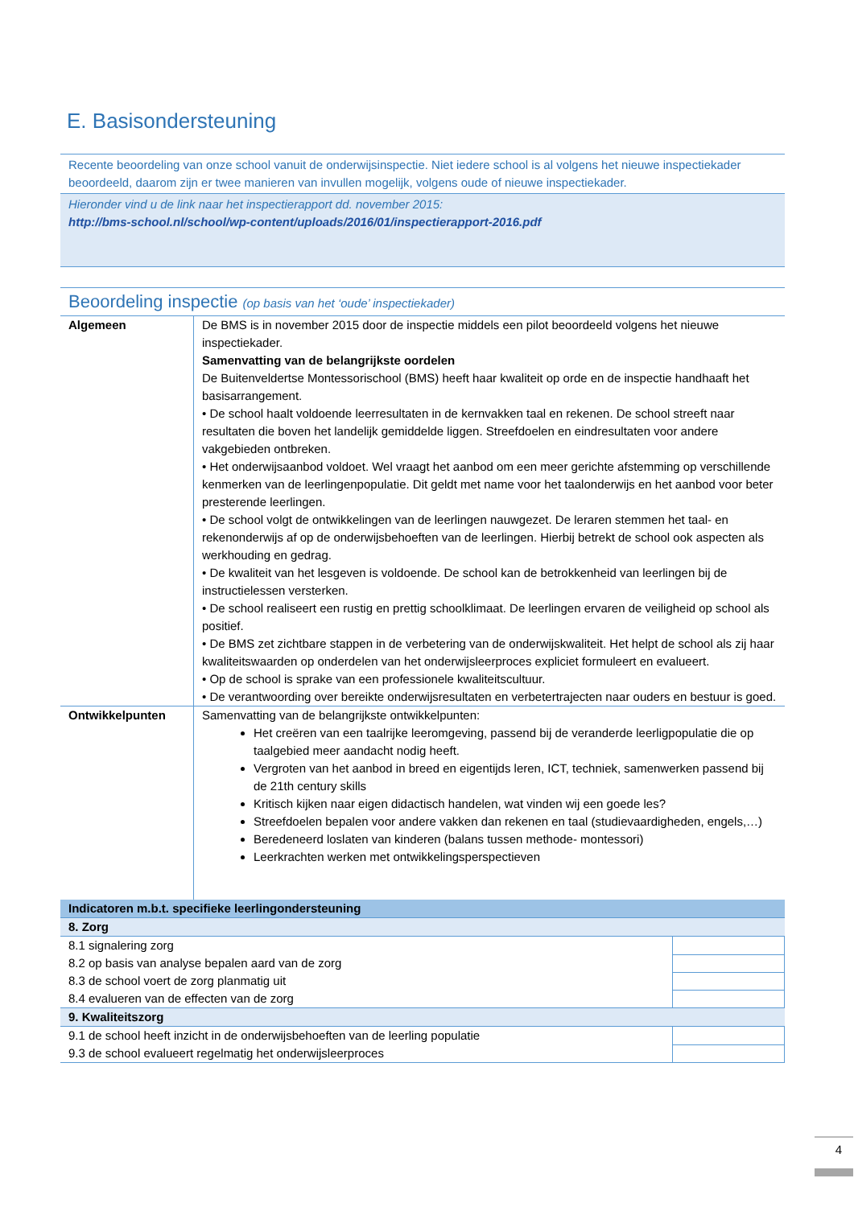E. Basisondersteuning
Recente beoordeling van onze school vanuit de onderwijsinspectie. Niet iedere school is al volgens het nieuwe inspectiekader beoordeeld, daarom zijn er twee manieren van invullen mogelijk, volgens oude of nieuwe inspectiekader.
Hieronder vind u de link naar het inspectierapport dd. november 2015:
http://bms-school.nl/school/wp-content/uploads/2016/01/inspectierapport-2016.pdf
Beoordeling inspectie (op basis van het ‘oude’ inspectiekader)
| Algemeen | De BMS is in november 2015 door de inspectie middels een pilot beoordeeld volgens het nieuwe inspectiekader. Samenvatting van de belangrijkste oordelen De Buitenveldertse Montessorischool (BMS) heeft haar kwaliteit op orde en de inspectie handhaaft het basisarrangement. • De school haalt voldoende leerresultaten in de kernvakken taal en rekenen. De school streeft naar resultaten die boven het landelijk gemiddelde liggen. Streefdoelen en eindresultaten voor andere vakgebieden ontbreken. • Het onderwijsaanbod voldoet. Wel vraagt het aanbod om een meer gerichte afstemming op verschillende kenmerken van de leerlingenpopulatie. Dit geldt met name voor het taalonderwijs en het aanbod voor beter presterende leerlingen. • De school volgt de ontwikkelingen van de leerlingen nauwgezet. De leraren stemmen het taal- en rekenonderwijs af op de onderwijsbehoeften van de leerlingen. Hierbij betrekt de school ook aspecten als werkhouding en gedrag. • De kwaliteit van het lesgeven is voldoende. De school kan de betrokkenheid van leerlingen bij de instructielessen versterken. • De school realiseert een rustig en prettig schoolklimaat. De leerlingen ervaren de veiligheid op school als positief. • De BMS zet zichtbare stappen in de verbetering van de onderwijskwaliteit. Het helpt de school als zij haar kwaliteitswaarden op onderdelen van het onderwijsleerproces expliciet formuleert en evalueert. • Op de school is sprake van een professionele kwaliteitscultuur. • De verantwoording over bereikte onderwijsresultaten en verbetertrajecten naar ouders en bestuur is goed. |
| Ontwikkelpunten | Samenvatting van de belangrijkste ontwikkelpunten: Het creëren van een taalrijke leeromgeving, passend bij de veranderde leerligpopulatie die op taalgebied meer aandacht nodig heeft. Vergroten van het aanbod in breed en eigentijds leren, ICT, techniek, samenwerken passend bij de 21th century skills Kritisch kijken naar eigen didactisch handelen, wat vinden wij een goede les? Streefdoelen bepalen voor andere vakken dan rekenen en taal (studievaardigheden, engels,…) Beredeneerd loslaten van kinderen (balans tussen methode- montessori) Leerkrachten werken met ontwikkelingsperspectieven |
| Indicatoren m.b.t. specifieke leerlingondersteuning | |
| 8. Zorg | |
| 8.1 signalering zorg | |
| 8.2 op basis van analyse bepalen aard van de zorg | |
| 8.3 de school voert de zorg planmatig uit | |
| 8.4 evalueren van de effecten van de zorg | |
| 9. Kwaliteitszorg | |
| 9.1 de school heeft inzicht in de onderwijsbehoeften van de leerling populatie | |
| 9.3 de school evalueert regelmatig het onderwijsleerproces | |
4